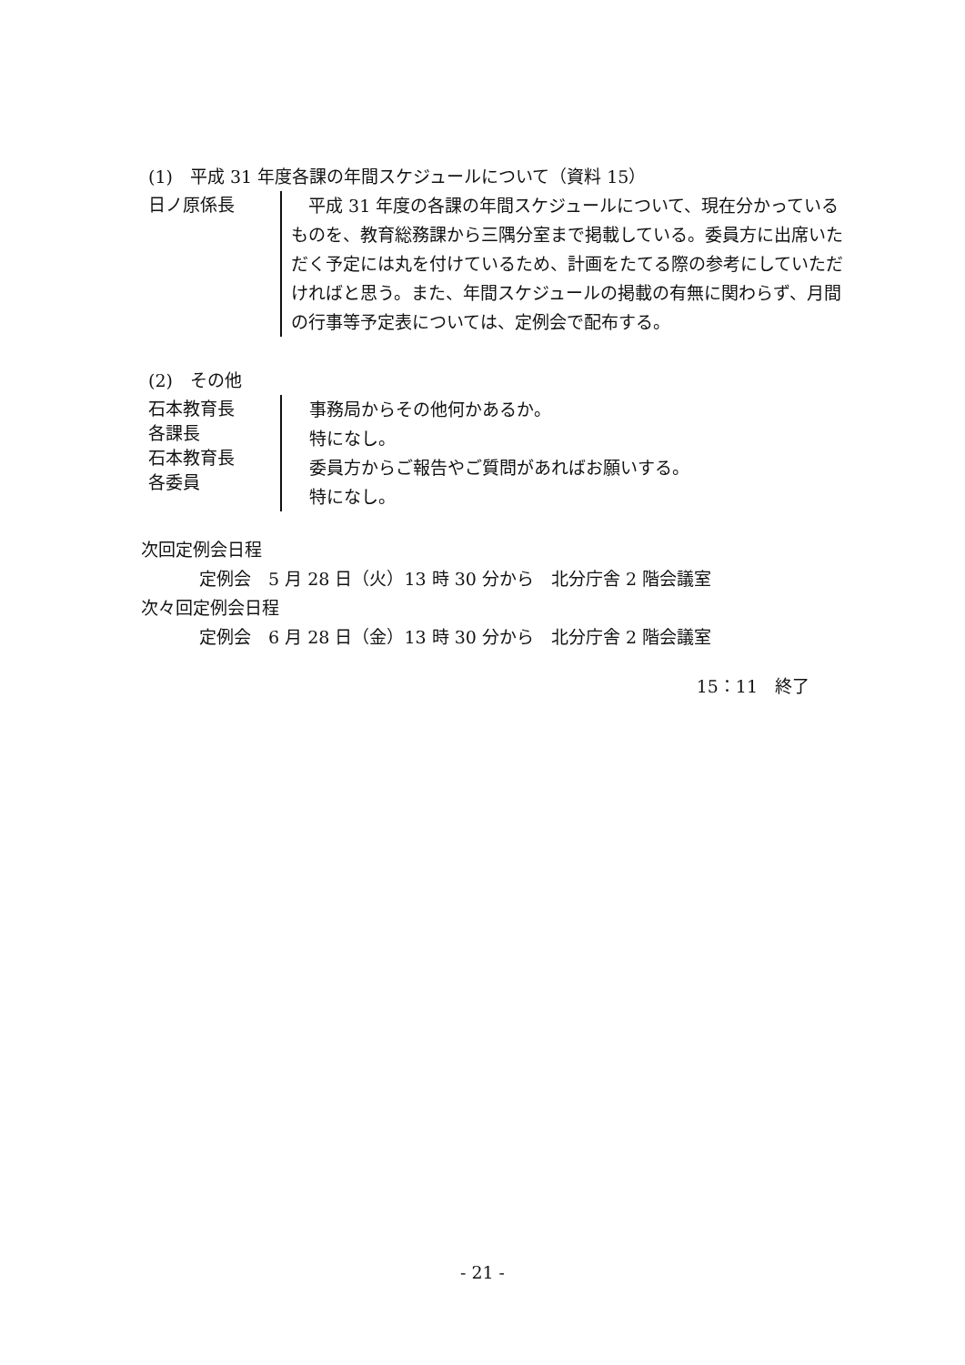(1)　平成 31 年度各課の年間スケジュールについて（資料 15）
日ノ原係長
　平成 31 年度の各課の年間スケジュールについて、現在分かっているものを、教育総務課から三隅分室まで掲載している。委員方に出席いただく予定には丸を付けているため、計画をたてる際の参考にしていただければと思う。また、年間スケジュールの掲載の有無に関わらず、月間の行事等予定表については、定例会で配布する。
(2)　その他
石本教育長
各課長
石本教育長
各委員
事務局からその他何かあるか。
特になし。
委員方からご報告やご質問があればお願いする。
特になし。
次回定例会日程
定例会　5 月 28 日（火）13 時 30 分から　北分庁舎 2 階会議室
次々回定例会日程
定例会　6 月 28 日（金）13 時 30 分から　北分庁舎 2 階会議室
15：11　終了
- 21 -